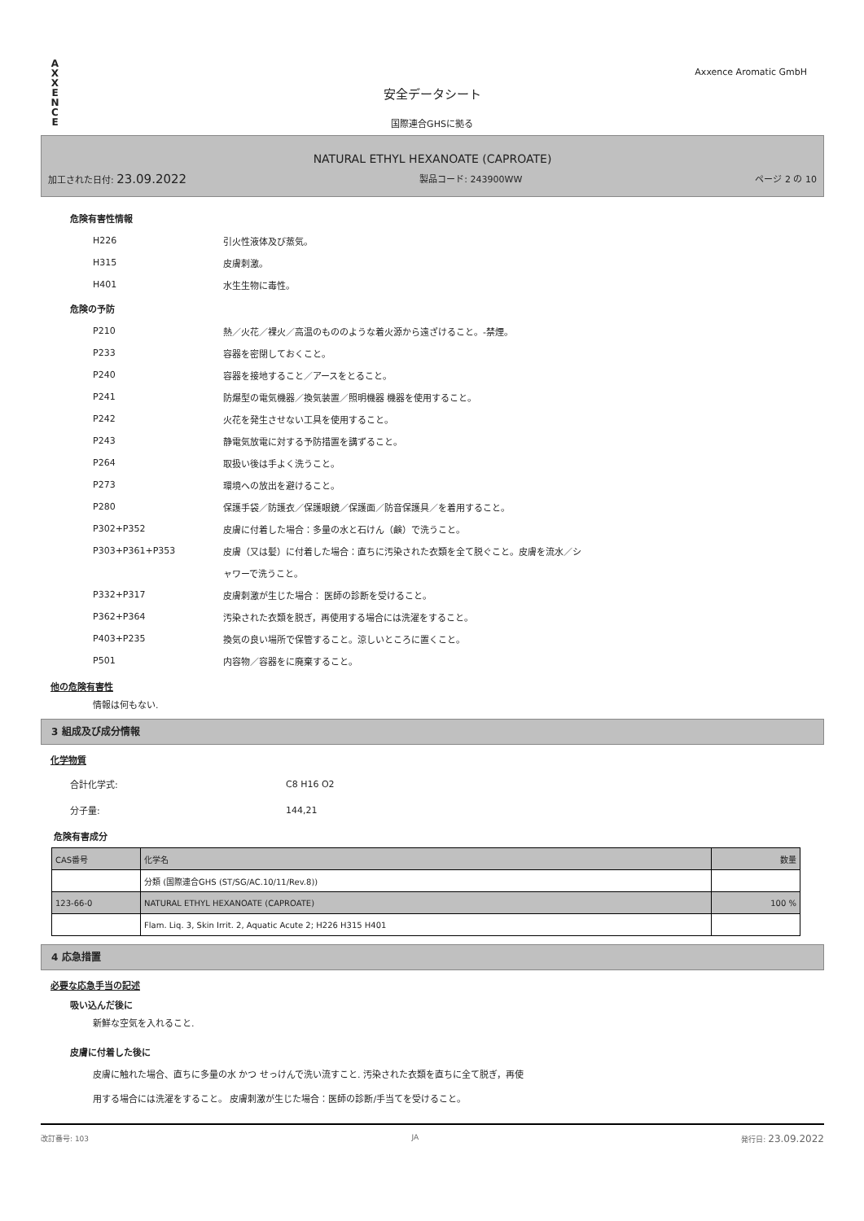A
X
X
E
N
C
E
Axxence Aromatic GmbH
安全データシート
国際連合GHSに拠る
NATURAL ETHYL HEXANOATE (CAPROATE)
加工された日付: 23.09.2022 製品コード: 243900WW ページ 2 の 10
危険有害性情報
H226 引火性液体及び蒸気。
H315 皮膚刺激。
H401 水生生物に毒性。
危険の予防
P210 熱／火花／裸火／高温のもののような着火源から遠ざけること。-禁煙。
P233 容器を密閉しておくこと。
P240 容器を接地すること／アースをとること。
P241 防爆型の電気機器／換気装置／照明機器 機器を使用すること。
P242 火花を発生させない工具を使用すること。
P243 静電気放電に対する予防措置を講ずること。
P264 取扱い後は手よく洗うこと。
P273 環境への放出を避けること。
P280 保護手袋／防護衣／保護眼鏡／保護面／防音保護具／を着用すること。
P302+P352 皮膚に付着した場合：多量の水と石けん（鹸）で洗うこと。
P303+P361+P353 皮膚（又は髪）に付着した場合：直ちに汚染された衣類を全て脱ぐこと。皮膚を流水／シ
ャワーで洗うこと。
P332+P317 皮膚刺激が生じた場合： 医師の診断を受けること。
P362+P364 汚染された衣類を脱ぎ，再使用する場合には洗濯をすること。
P403+P235 換気の良い場所で保管すること。涼しいところに置くこと。
P501 内容物／容器をに廃棄すること。
他の危険有害性
情報は何もない.
3 組成及び成分情報
化学物質
合計化学式: C8 H16 O2
分子量: 144,21
危険有害成分
| CAS番号 | 化学名 | 数量 |
| | 分類 (国際連合GHS (ST/SG/AC.10/11/Rev.8)) | |
| 123-66-0 | NATURAL ETHYL HEXANOATE (CAPROATE) | 100 % |
| | Flam. Liq. 3, Skin Irrit. 2, Aquatic Acute 2; H226 H315 H401 | |
4 応急措置
必要な応急手当の記述
吸い込んだ後に
新鮮な空気を入れること.
皮膚に付着した後に
皮膚に触れた場合、直ちに多量の水 かつ せっけんで洗い流すこと. 汚染された衣類を直ちに全て脱ぎ，再使
用する場合には洗濯をすること。 皮膚刺激が生じた場合：医師の診断/手当てを受けること。
改訂番号: 103 JA 発行日: 23.09.2022